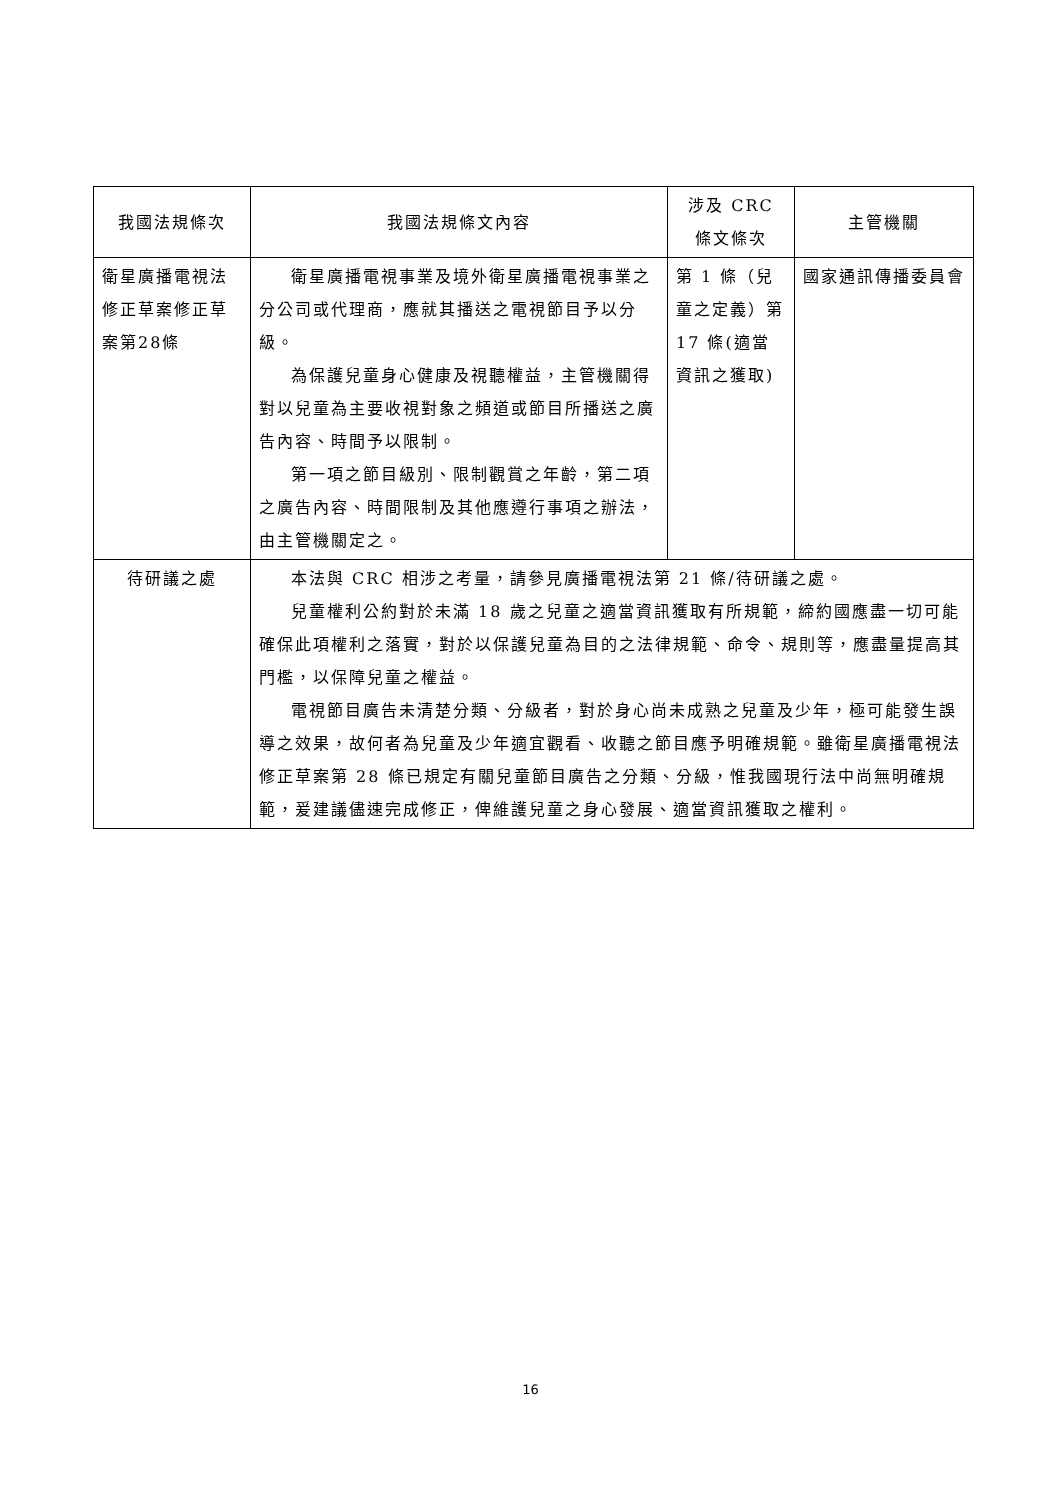| 我國法規條次 | 我國法規條文內容 | 涉及 CRC 條文條次 | 主管機關 |
| --- | --- | --- | --- |
| 衛星廣播電視法修正草案修正草案第28條 | 衛星廣播電視事業及境外衛星廣播電視事業之分公司或代理商，應就其播送之電視節目予以分級。 為保護兒童身心健康及視聽權益，主管機關得對以兒童為主要收視對象之頻道或節目所播送之廣告內容、時間予以限制。 第一項之節目級別、限制觀賞之年齡，第二項之廣告內容、時間限制及其他應遵行事項之辦法，由主管機關定之。 | 第 1 條（兒童之定義）第 17 條(適當資訊之獲取) | 國家通訊傳播委員會 |
| 待研議之處 | 本法與 CRC 相涉之考量，請參見廣播電視法第 21 條/待研議之處。 兒童權利公約對於未滿 18 歲之兒童之適當資訊獲取有所規範，締約國應盡一切可能確保此項權利之落實，對於以保護兒童為目的之法律規範、命令、規則等，應盡量提高其門檻，以保障兒童之權益。 電視節目廣告未清楚分類、分級者，對於身心尚未成熟之兒童及少年，極可能發生誤導之效果，故何者為兒童及少年適宜觀看、收聽之節目應予明確規範。雖衛星廣播電視法修正草案第 28 條已規定有關兒童節目廣告之分類、分級，惟我國現行法中尚無明確規範，爰建議儘速完成修正，俾維護兒童之身心發展、適當資訊獲取之權利。 | | |
16